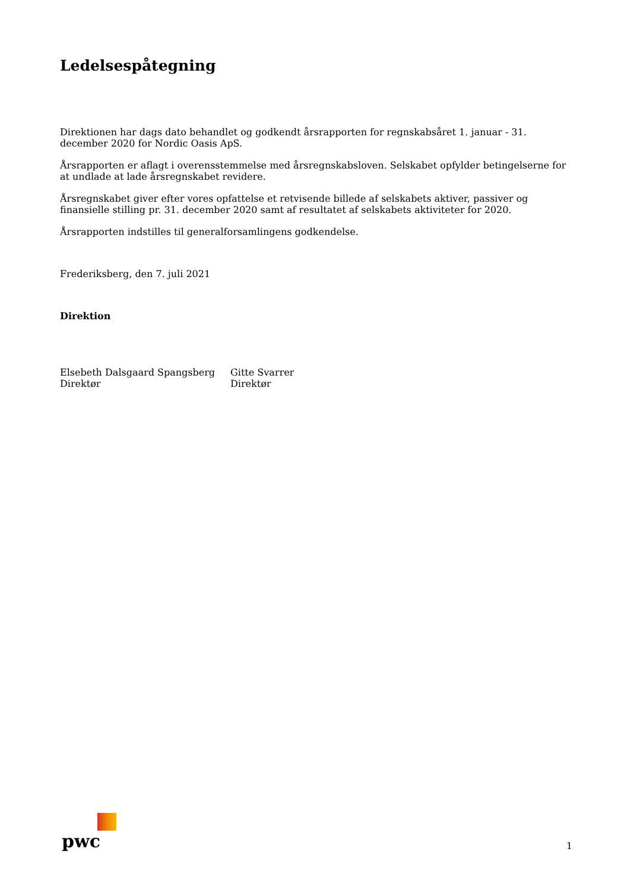Ledelsespåtegning
Direktionen har dags dato behandlet og godkendt årsrapporten for regnskabsåret 1. januar - 31. december 2020 for Nordic Oasis ApS.
Årsrapporten er aflagt i overensstemmelse med årsregnskabsloven. Selskabet opfylder betingelserne for at undlade at lade årsregnskabet revidere.
Årsregnskabet giver efter vores opfattelse et retvisende billede af selskabets aktiver, passiver og finansielle stilling pr. 31. december 2020 samt af resultatet af selskabets aktiviteter for 2020.
Årsrapporten indstilles til generalforsamlingens godkendelse.
Frederiksberg, den 7. juli 2021
Direktion
Elsebeth Dalsgaard Spangsberg
Direktør
Gitte Svarrer
Direktør
pwc
1